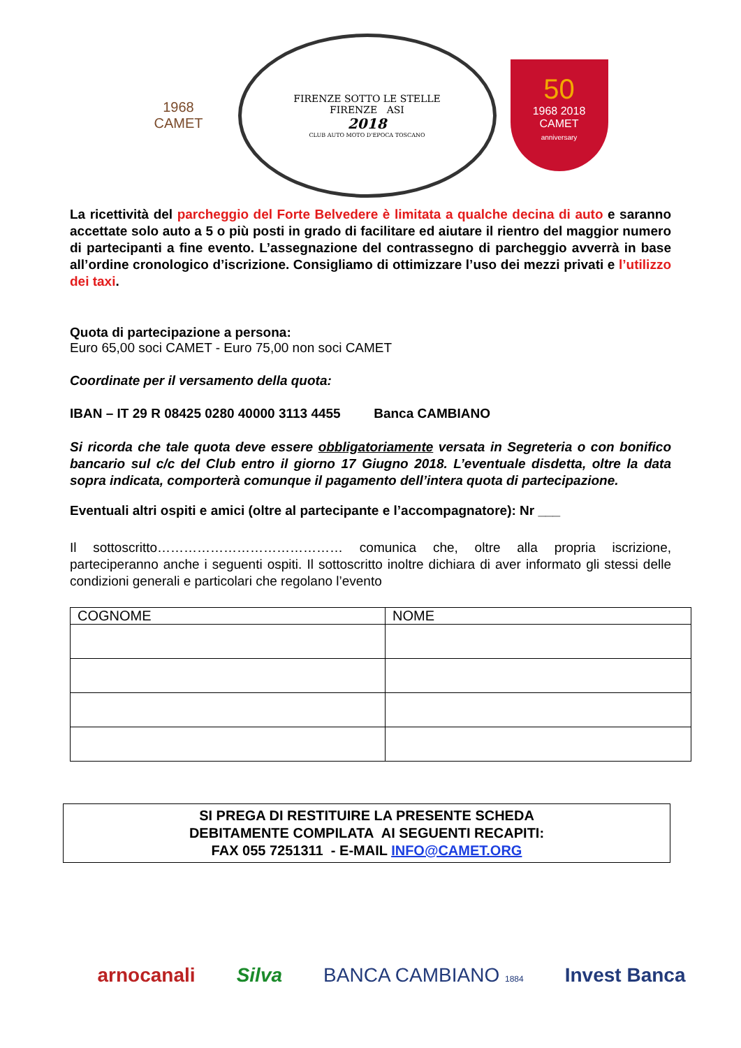1968
CAMET
FIRENZE SOTTO LE STELLE
FIRENZE ASI
2018
CLUB AUTO MOTO D'EPOCA TOSCANO
50
1968 2018
CAMET
anniversary
La ricettività del parcheggio del Forte Belvedere è limitata a qualche decina di auto e saranno accettate solo auto a 5 o più posti in grado di facilitare ed aiutare il rientro del maggior numero di partecipanti a fine evento. L’assegnazione del contrassegno di parcheggio avverrà in base all’ordine cronologico d’iscrizione. Consigliamo di ottimizzare l’uso dei mezzi privati e l’utilizzo dei taxi.
Quota di partecipazione a persona:
Euro 65,00 soci CAMET - Euro 75,00 non soci CAMET
Coordinate per il versamento della quota:
IBAN – IT 29 R 08425 0280 40000 3113 4455 Banca CAMBIANO
Si ricorda che tale quota deve essere obbligatoriamente versata in Segreteria o con bonifico bancario sul c/c del Club entro il giorno 17 Giugno 2018. L’eventuale disdetta, oltre la data sopra indicata, comporterà comunque il pagamento dell’intera quota di partecipazione.
Eventuali altri ospiti e amici (oltre al partecipante e l’accompagnatore): Nr ___
Il sottoscritto…………………………………… comunica che, oltre alla propria iscrizione, parteciperanno anche i seguenti ospiti. Il sottoscritto inoltre dichiara di aver informato gli stessi delle condizioni generali e particolari che regolano l’evento
| COGNOME | NOME |
| --- | --- |
SI PREGA DI RESTITUIRE LA PRESENTE SCHEDA
DEBITAMENTE COMPILATA AI SEGUENTI RECAPITI:
FAX 055 7251311 - E-MAIL INFO@CAMET.ORG
arnocanali Silva BANCA CAMBIANO 1884 Invest Banca